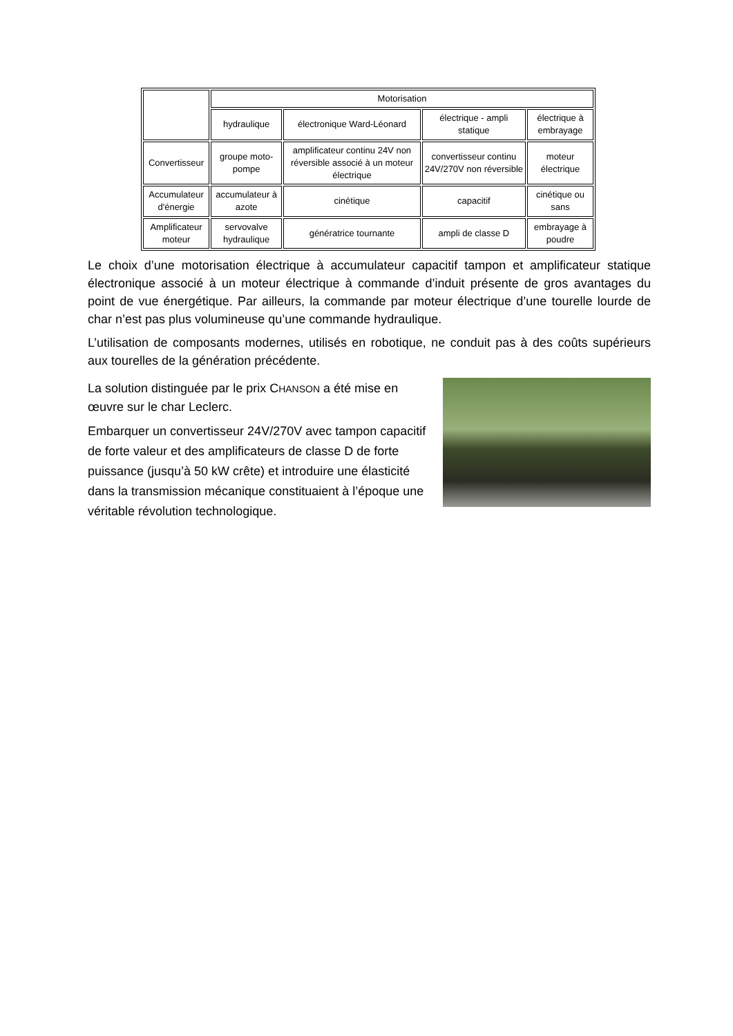| | Motorisation | | | |
| | hydraulique | électronique Ward-Léonard | électrique - ampli statique | électrique à embrayage |
| Convertisseur | groupe moto-pompe | amplificateur continu 24V non réversible associé à un moteur électrique | convertisseur continu 24V/270V non réversible | moteur électrique |
| Accumulateur d'énergie | accumulateur à azote | cinétique | capacitif | cinétique ou sans |
| Amplificateur moteur | servovalve hydraulique | génératrice tournante | ampli de classe D | embrayage à poudre |
Le choix d’une motorisation électrique à accumulateur capacitif tampon et amplificateur statique électronique associé à un moteur électrique à commande d’induit présente de gros avantages du point de vue énergétique. Par ailleurs, la commande par moteur électrique d’une tourelle lourde de char n’est pas plus volumineuse qu’une commande hydraulique.
L’utilisation de composants modernes, utilisés en robotique, ne conduit pas à des coûts supérieurs aux tourelles de la génération précédente.
La solution distinguée par le prix CHANSON a été mise en œuvre sur le char Leclerc.
Embarquer un convertisseur 24V/270V avec tampon capacitif de forte valeur et des amplificateurs de classe D de forte puissance (jusqu’à 50 kW crête) et introduire une élasticité dans la transmission mécanique constituaient à l’époque une véritable révolution technologique.